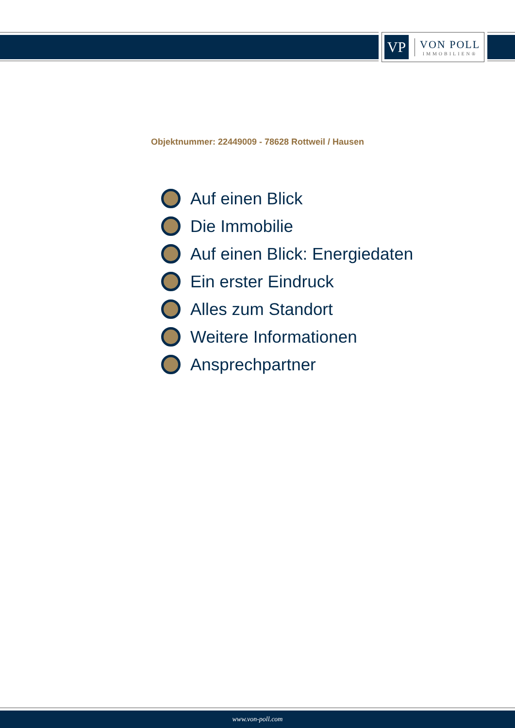VP
VON POLL
IMMOBILIEN®
Objektnummer: 22449009 - 78628 Rottweil / Hausen
Auf einen Blick
Die Immobilie
Auf einen Blick: Energiedaten
Ein erster Eindruck
Alles zum Standort
Weitere Informationen
Ansprechpartner
www.von-poll.com